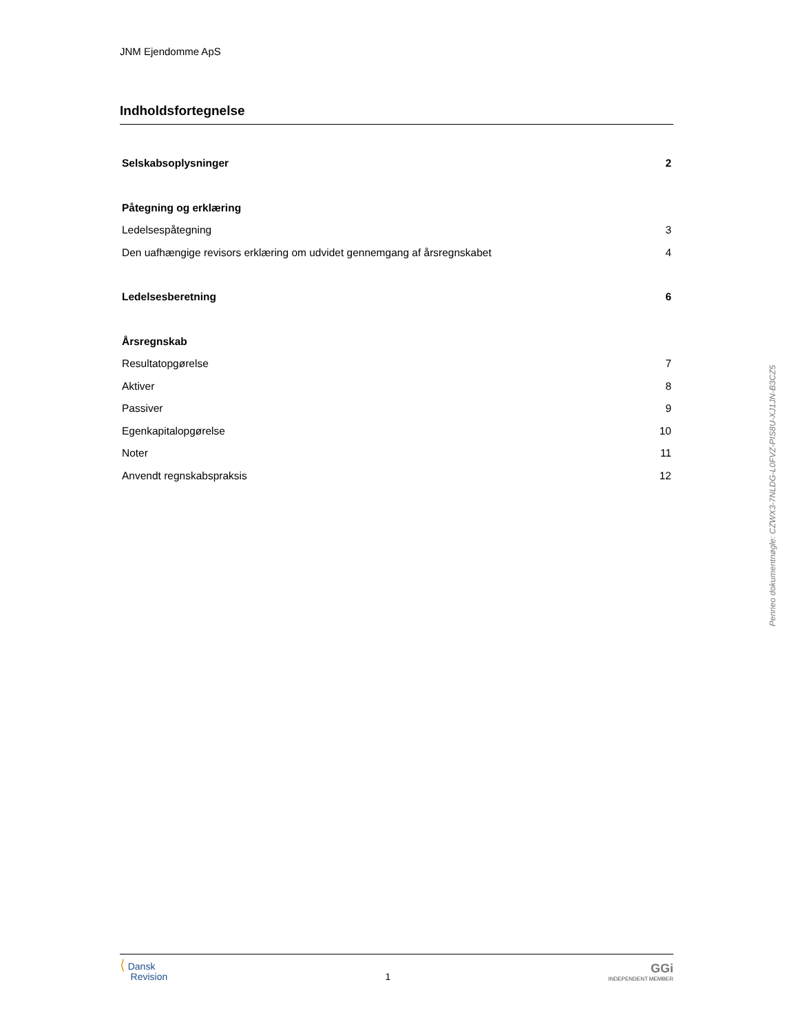JNM Ejendomme ApS
Indholdsfortegnelse
Selskabsoplysninger 2
Påtegning og erklæring
Ledelsespåtegning 3
Den uafhængige revisors erklæring om udvidet gennemgang af årsregnskabet 4
Ledelsesberetning 6
Årsregnskab
Resultatopgørelse 7
Aktiver 8
Passiver 9
Egenkapitalopgørelse 10
Noter 11
Anvendt regnskabspraksis 12
Penneo dokumentnøgle: CZWX3-7NLDG-L0FVZ-PIS8U-XJ1JN-B3CZ5
⟨ Dansk
Revision
1
GGi
INDEPENDENT MEMBER